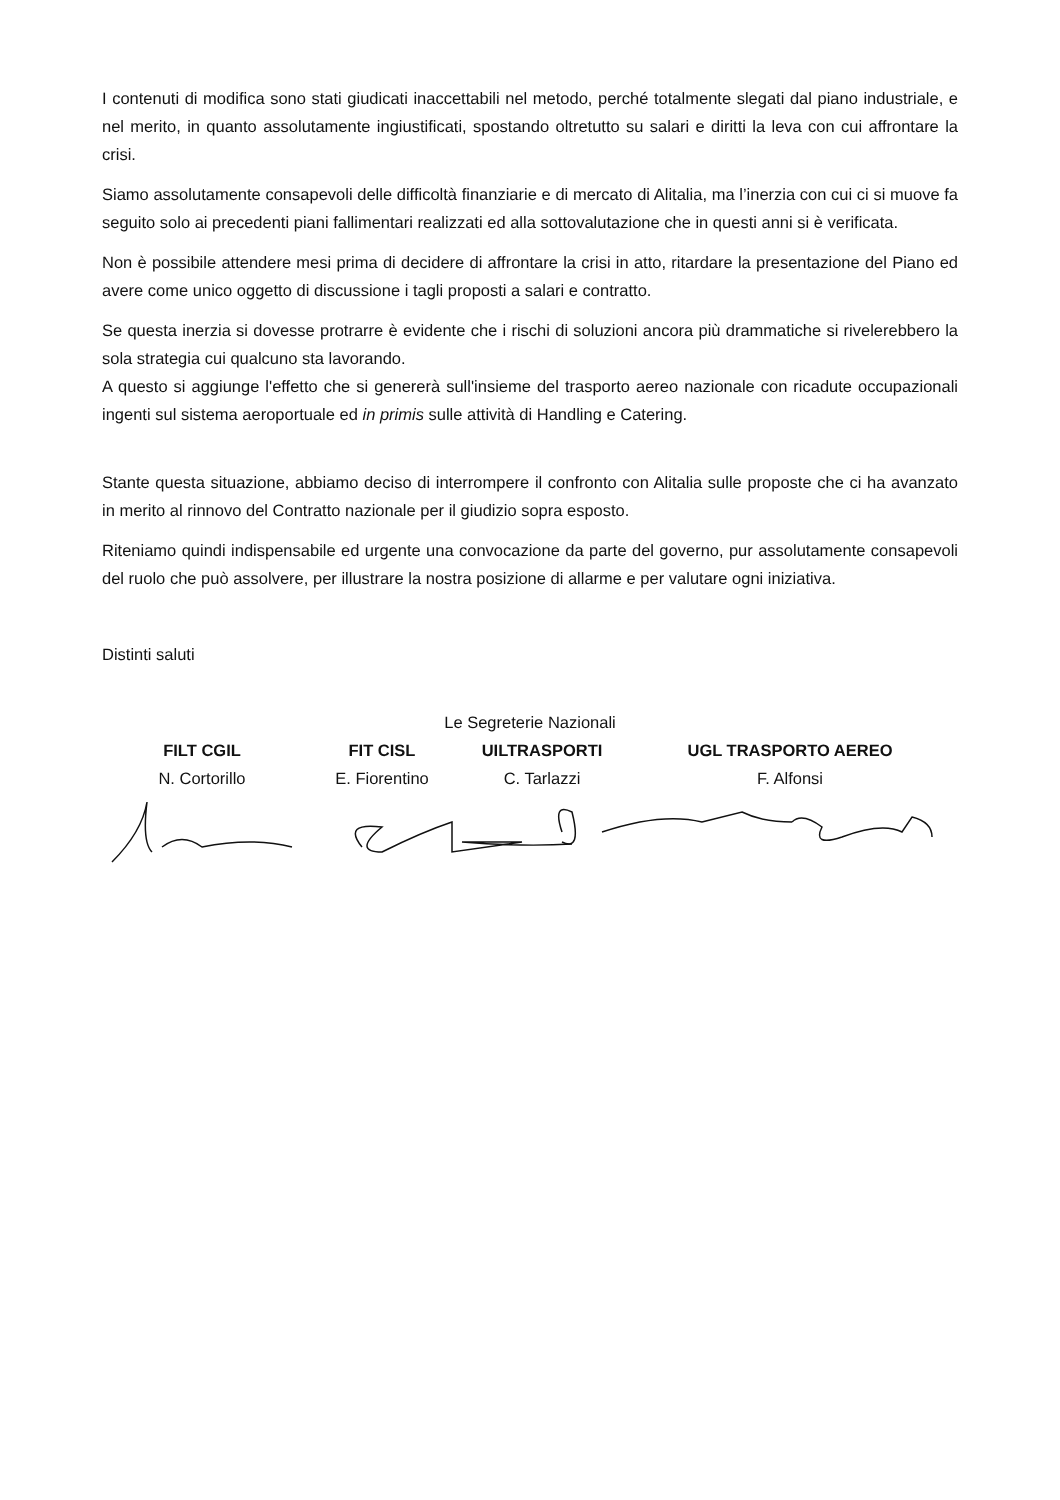I contenuti di modifica sono stati giudicati inaccettabili nel metodo, perché totalmente slegati dal piano industriale, e nel merito, in quanto assolutamente ingiustificati, spostando oltretutto su salari e diritti la leva con cui affrontare la crisi.
Siamo assolutamente consapevoli delle difficoltà finanziarie e di mercato di Alitalia, ma l’inerzia con cui ci si muove fa seguito solo ai precedenti piani fallimentari realizzati ed alla sottovalutazione che in questi anni si è verificata.
Non è possibile attendere mesi prima di decidere di affrontare la crisi in atto, ritardare la presentazione del Piano ed avere come unico oggetto di discussione i tagli proposti a salari e contratto.
Se questa inerzia si dovesse protrarre è evidente che i rischi di soluzioni ancora più drammatiche si rivelerebbero la sola strategia cui qualcuno sta lavorando.
A questo si aggiunge l'effetto che si genererà sull'insieme del trasporto aereo nazionale con ricadute occupazionali ingenti sul sistema aeroportuale ed in primis sulle attività di Handling e Catering.
Stante questa situazione, abbiamo deciso di interrompere il confronto con Alitalia sulle proposte che ci ha avanzato in merito al rinnovo del Contratto nazionale per il giudizio sopra esposto.
Riteniamo quindi indispensabile ed urgente una convocazione da parte del governo, pur assolutamente consapevoli del ruolo che può assolvere, per illustrare la nostra posizione di allarme e per valutare ogni iniziativa.
Distinti saluti
Le Segreterie Nazionali
FILT CGIL FIT CISL UILTRASPORTI UGL TRASPORTO AEREO
N. Cortorillo E. Fiorentino C. Tarlazzi F. Alfonsi